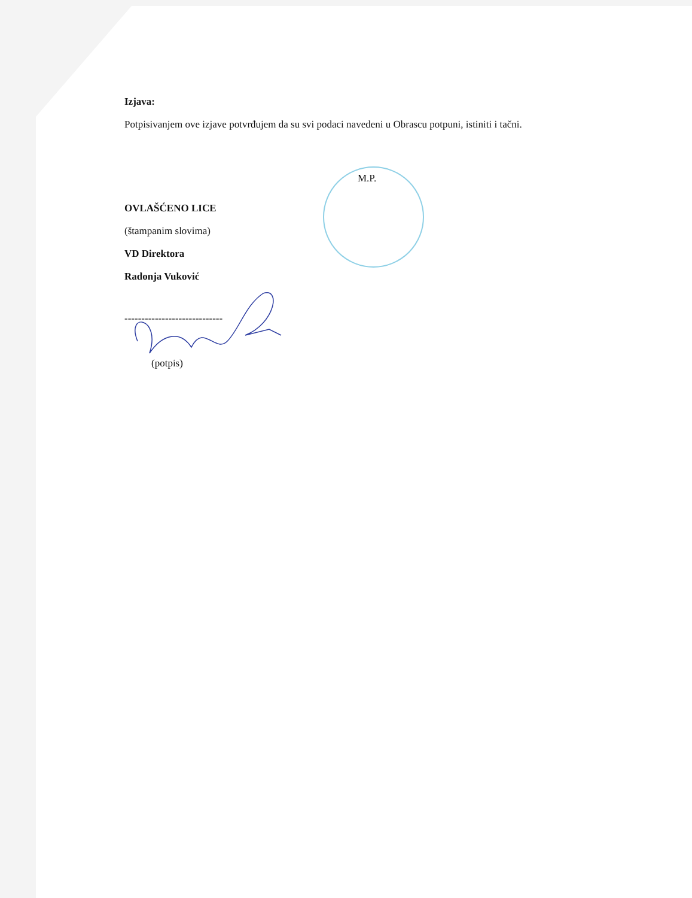Izjava:
Potpisivanjem ove izjave potvrđujem da su svi podaci navedeni u Obrascu potpuni, istiniti i tačni.
M.P.
OVLAŠĆENO LICE
(štampanim slovima)
VD Direktora
Radonja Vuković
-----------------------------
(potpis)